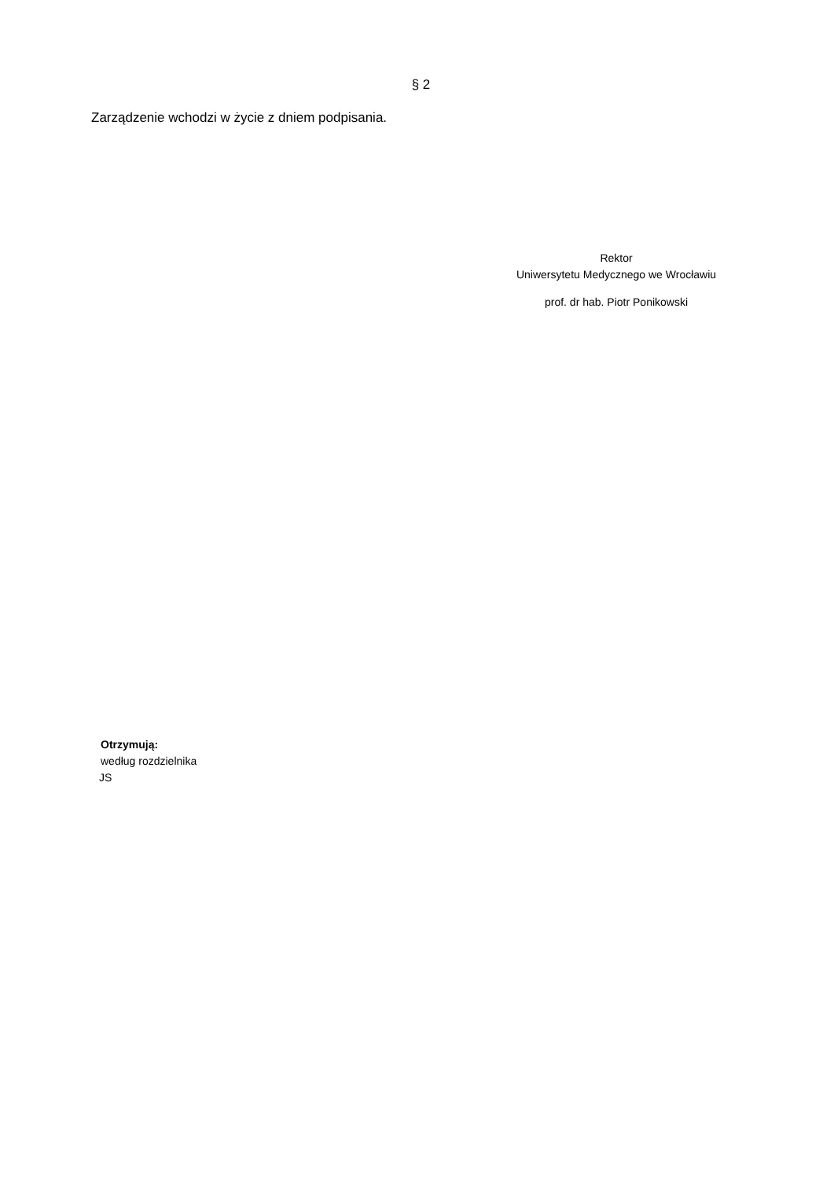§ 2
Zarządzenie wchodzi w życie z dniem podpisania.
Rektor
Uniwersytetu Medycznego we Wrocławiu
prof. dr hab. Piotr Ponikowski
Otrzymują:
według rozdzielnika
JS